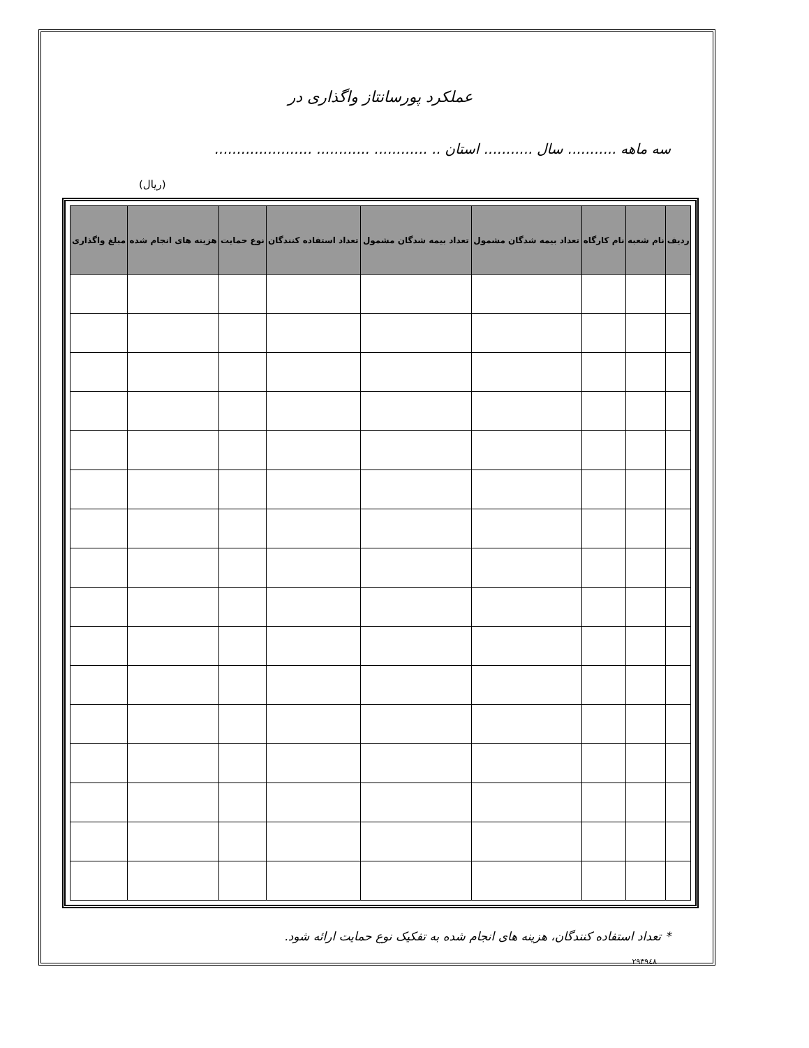عملکرد پورسانتاز واگذاری در
سه ماهه ........... سال ........... استان .. ............ ............ ......................
(ریال)
| ردیف | نام شعبه | نام کارگاه | تعداد بیمه شدگان مشمول | تعداد بیمه شدگان مشمول | تعداد استفاده کنندگان | نوع حمایت | هزینه های انجام شده | مبلغ واگذاری |
| --- | --- | --- | --- | --- | --- | --- | --- | --- |
* تعداد استفاده کنندگان، هزینه های انجام شده به تفکیک نوع حمایت ارائه شود.
۲۹۳۹٤۸